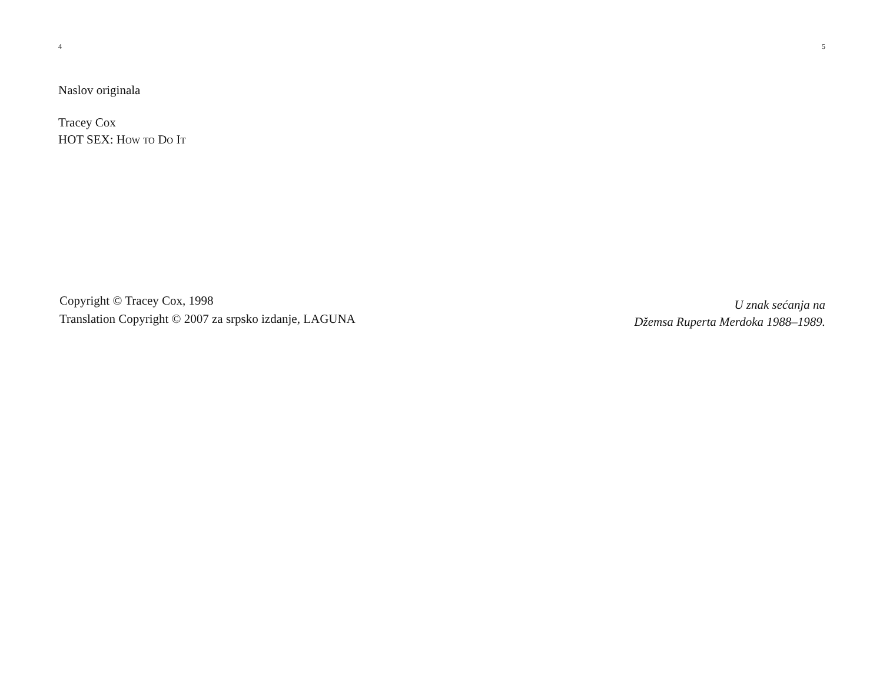4
Naslov originala
Tracey Cox
HOT SEX: How to Do It
Copyright © Tracey Cox, 1998
Translation Copyright © 2007 za srpsko izdanje, LAGUNA
5
U znak sećanja na
Džemsa Ruperta Merdoka 1988–1989.